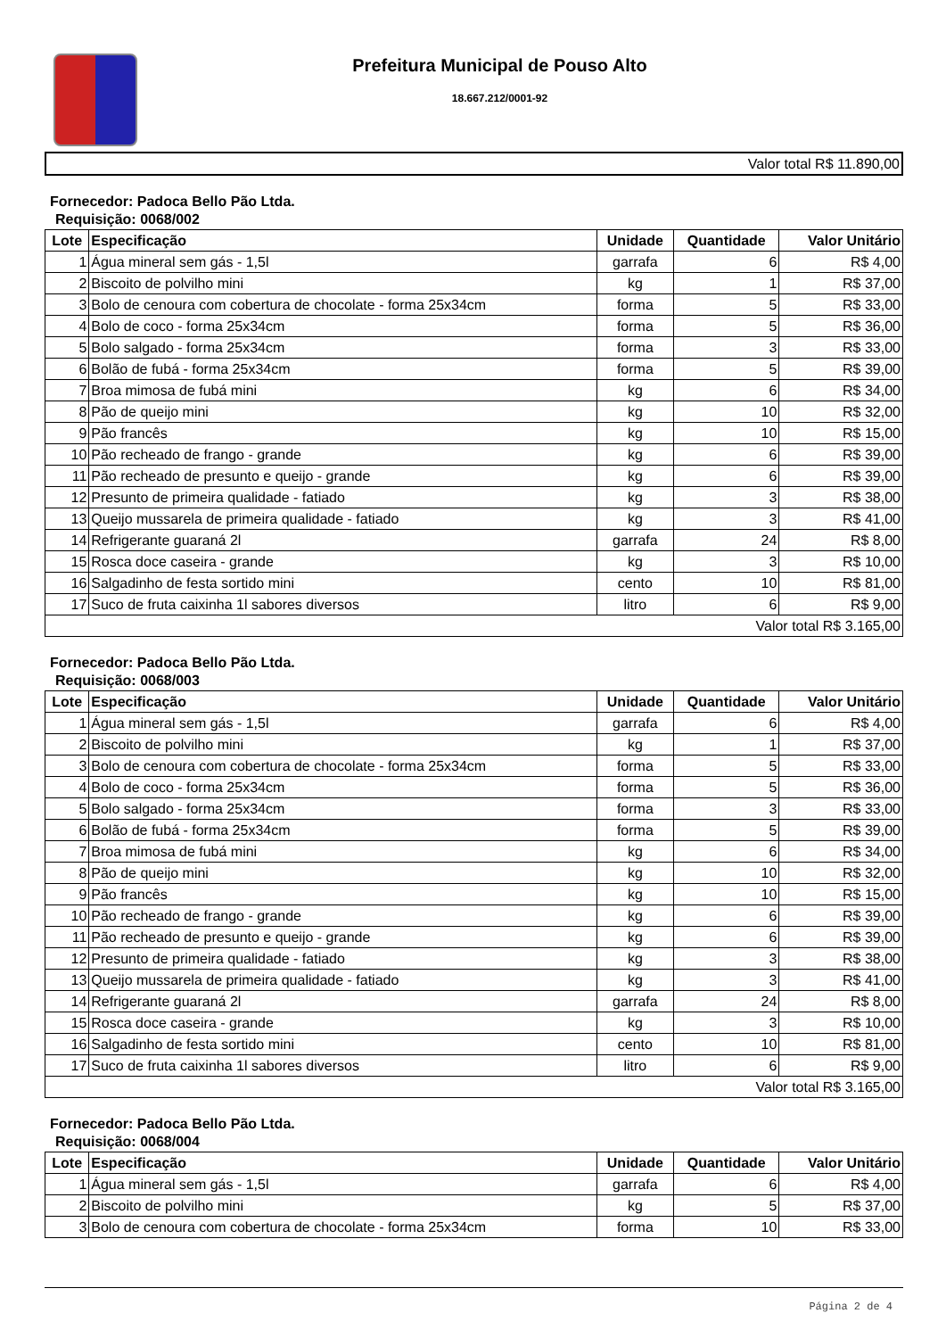Prefeitura Municipal de Pouso Alto
18.667.212/0001-92
| Valor total R$ 11.890,00 |
Fornecedor: Padoca Bello Pão Ltda.
Requisição: 0068/002
| Lote | Especificação | Unidade | Quantidade | Valor Unitário |
| --- | --- | --- | --- | --- |
| 1 | Água mineral sem gás - 1,5l | garrafa | 6 | R$ 4,00 |
| 2 | Biscoito de polvilho mini | kg | 1 | R$ 37,00 |
| 3 | Bolo de cenoura com cobertura de chocolate - forma 25x34cm | forma | 5 | R$ 33,00 |
| 4 | Bolo de coco - forma 25x34cm | forma | 5 | R$ 36,00 |
| 5 | Bolo salgado - forma 25x34cm | forma | 3 | R$ 33,00 |
| 6 | Bolão de fubá - forma 25x34cm | forma | 5 | R$ 39,00 |
| 7 | Broa mimosa de fubá mini | kg | 6 | R$ 34,00 |
| 8 | Pão de queijo mini | kg | 10 | R$ 32,00 |
| 9 | Pão francês | kg | 10 | R$ 15,00 |
| 10 | Pão recheado de frango - grande | kg | 6 | R$ 39,00 |
| 11 | Pão recheado de presunto e queijo - grande | kg | 6 | R$ 39,00 |
| 12 | Presunto de primeira qualidade - fatiado | kg | 3 | R$ 38,00 |
| 13 | Queijo mussarela de primeira qualidade - fatiado | kg | 3 | R$ 41,00 |
| 14 | Refrigerante guaraná 2l | garrafa | 24 | R$ 8,00 |
| 15 | Rosca doce caseira - grande | kg | 3 | R$ 10,00 |
| 16 | Salgadinho de festa sortido mini | cento | 10 | R$ 81,00 |
| 17 | Suco de fruta caixinha 1l sabores diversos | litro | 6 | R$ 9,00 |
| Valor total R$ 3.165,00 | | | | |
Fornecedor: Padoca Bello Pão Ltda.
Requisição: 0068/003
| Lote | Especificação | Unidade | Quantidade | Valor Unitário |
| --- | --- | --- | --- | --- |
| 1 | Água mineral sem gás - 1,5l | garrafa | 6 | R$ 4,00 |
| 2 | Biscoito de polvilho mini | kg | 1 | R$ 37,00 |
| 3 | Bolo de cenoura com cobertura de chocolate - forma 25x34cm | forma | 5 | R$ 33,00 |
| 4 | Bolo de coco - forma 25x34cm | forma | 5 | R$ 36,00 |
| 5 | Bolo salgado - forma 25x34cm | forma | 3 | R$ 33,00 |
| 6 | Bolão de fubá - forma 25x34cm | forma | 5 | R$ 39,00 |
| 7 | Broa mimosa de fubá mini | kg | 6 | R$ 34,00 |
| 8 | Pão de queijo mini | kg | 10 | R$ 32,00 |
| 9 | Pão francês | kg | 10 | R$ 15,00 |
| 10 | Pão recheado de frango - grande | kg | 6 | R$ 39,00 |
| 11 | Pão recheado de presunto e queijo - grande | kg | 6 | R$ 39,00 |
| 12 | Presunto de primeira qualidade - fatiado | kg | 3 | R$ 38,00 |
| 13 | Queijo mussarela de primeira qualidade - fatiado | kg | 3 | R$ 41,00 |
| 14 | Refrigerante guaraná 2l | garrafa | 24 | R$ 8,00 |
| 15 | Rosca doce caseira - grande | kg | 3 | R$ 10,00 |
| 16 | Salgadinho de festa sortido mini | cento | 10 | R$ 81,00 |
| 17 | Suco de fruta caixinha 1l sabores diversos | litro | 6 | R$ 9,00 |
| Valor total R$ 3.165,00 | | | | |
Fornecedor: Padoca Bello Pão Ltda.
Requisição: 0068/004
| Lote | Especificação | Unidade | Quantidade | Valor Unitário |
| --- | --- | --- | --- | --- |
| 1 | Água mineral sem gás - 1,5l | garrafa | 6 | R$ 4,00 |
| 2 | Biscoito de polvilho mini | kg | 5 | R$ 37,00 |
| 3 | Bolo de cenoura com cobertura de chocolate - forma 25x34cm | forma | 10 | R$ 33,00 |
Página 2 de 4